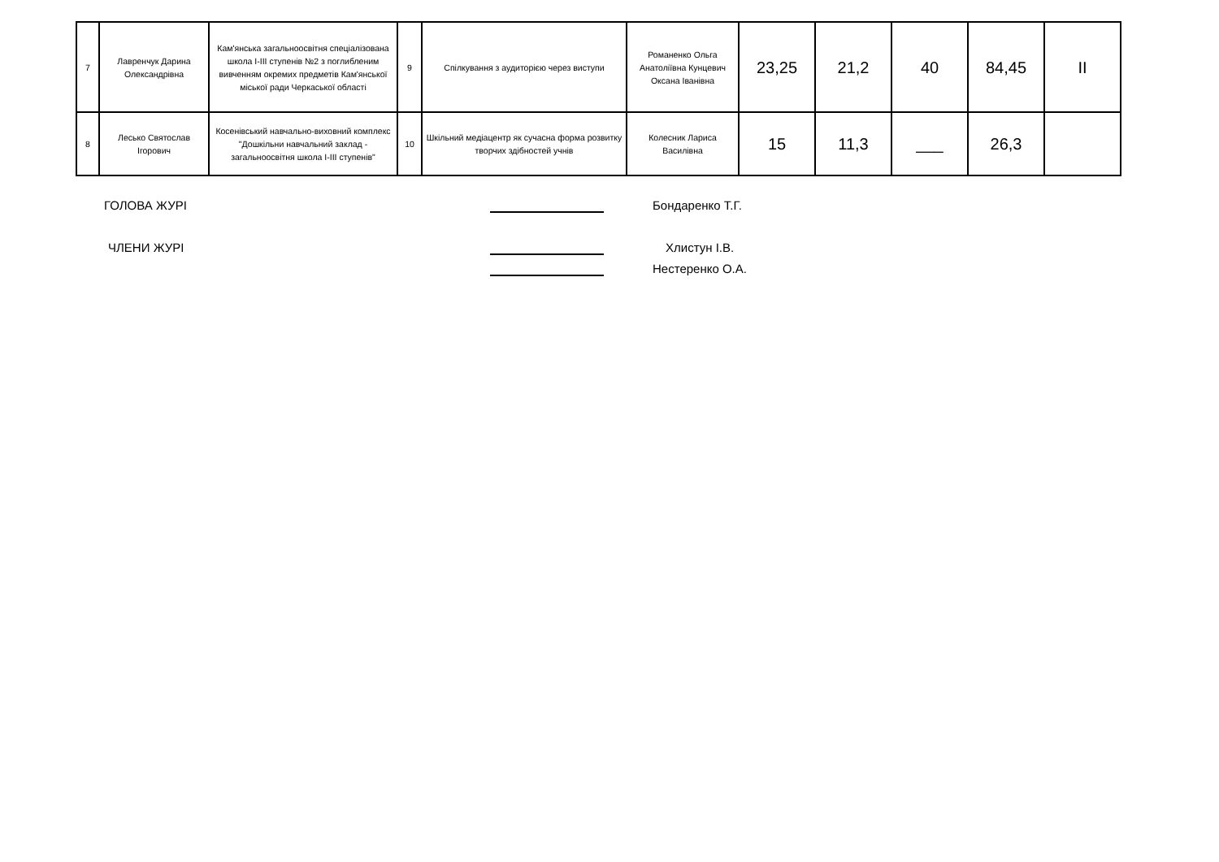| 7 | Лавренчук Дарина Олександрівна | Кам'янська загальноосвітня спеціалізована школа І-ІІІ ступенів №2 з поглибленим вивченням окремих предметів Кам'янської міської ради Черкаської області | 9 | Спілкування з аудиторією через виступи | Романенко Ольга Анатоліївна Кунцевич Оксана Іванівна | 23,25 | 21,2 | 40 | 84,45 | II |
| 8 | Лесько Святослав Ігорович | Косенівський навчально-виховний комплекс "Дошкільни навчальний заклад - загальноосвітня школа І-ІІІ ступенів" | 10 | Шкільний медіацентр як сучасна форма розвитку творчих здібностей учнів | Колесник Лариса Василівна | 15 | 11,3 | ___ | 26,3 | |
ГОЛОВА ЖУРІ Бондаренко Т.Г.
ЧЛЕНИ ЖУРІ Хлистун І.В.
Нестеренко О.А.